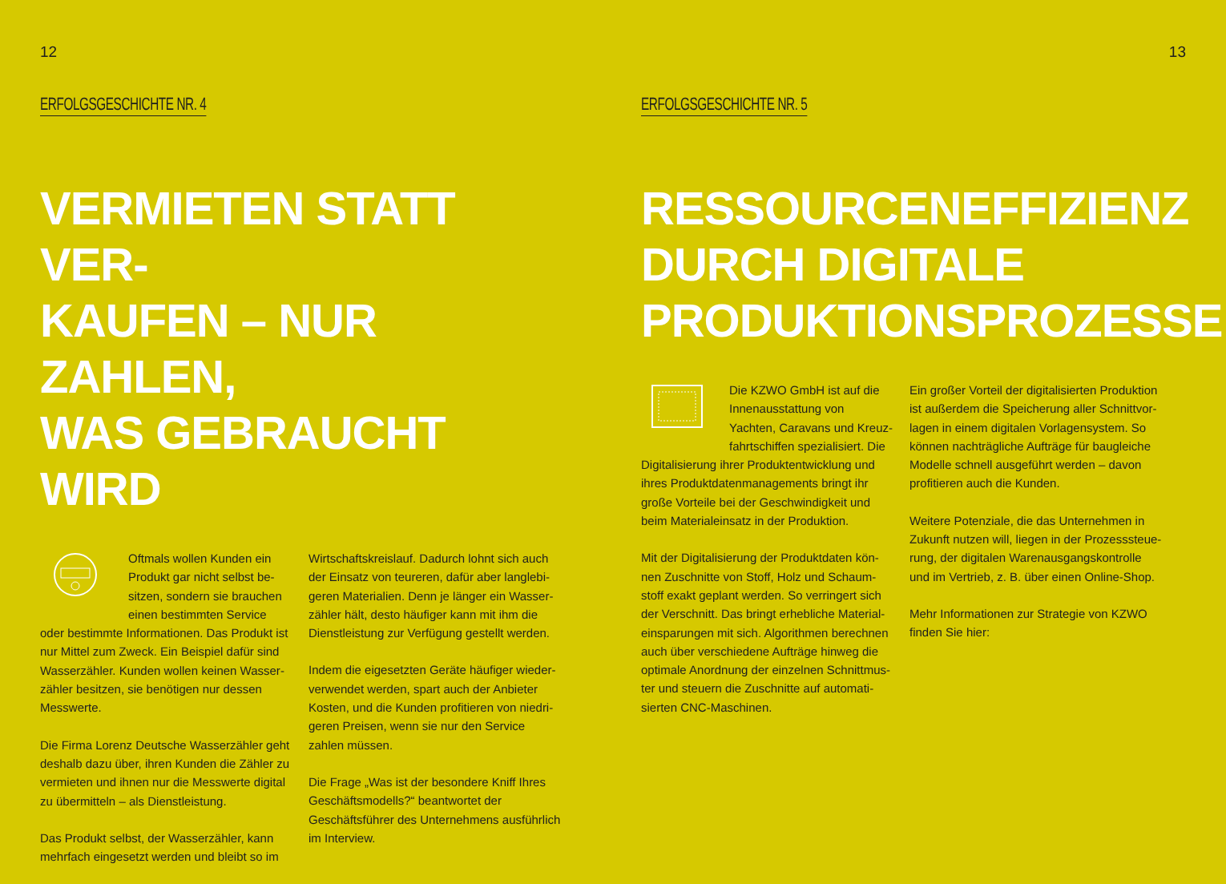12
ERFOLGSGESCHICHTE NR. 4
VERMIETEN STATT VER-
KAUFEN – NUR ZAHLEN,
WAS GEBRAUCHT WIRD
Oftmals wollen Kunden ein Produkt gar nicht selbst be­sitzen, sondern sie brauchen einen bestimmten Service oder bestimmte Informationen. Das Produkt ist nur Mittel zum Zweck. Ein Beispiel dafür sind Wasserzähler. Kunden wollen keinen Wasser­zähler besitzen, sie benötigen nur dessen Messwerte.
Die Firma Lorenz Deutsche Wasserzähler geht deshalb dazu über, ihren Kunden die Zähler zu vermieten und ihnen nur die Messwerte digital zu übermitteln – als Dienstleistung.
Das Produkt selbst, der Wasserzähler, kann mehrfach eingesetzt werden und bleibt so im
Wirtschaftskreislauf. Dadurch lohnt sich auch der Einsatz von teureren, dafür aber langlebi­geren Materialien. Denn je länger ein Wasser­zähler hält, desto häufiger kann mit ihm die Dienstleistung zur Verfügung gestellt werden.
Indem die eigesetzten Geräte häufiger wieder­verwendet werden, spart auch der Anbieter Kosten, und die Kunden profitieren von niedri­geren Preisen, wenn sie nur den Service zahlen müssen.
Die Frage „Was ist der besondere Kniff Ihres Geschäftsmodells?“ beantwortet der Geschäftsführer des Unternehmens ausführ­lich im Interview.
13
ERFOLGSGESCHICHTE NR. 5
RESSOURCENEFFIZIENZ
DURCH DIGITALE
PRODUKTIONSPROZESSE
Die KZWO GmbH ist auf die Innenausstattung von Yachten, Caravans und Kreuz­fahrtschiffen spezialisiert. Die Digitalisierung ihrer Produktentwicklung und ihres Produktdatenmanagements bringt ihr große Vorteile bei der Geschwindigkeit und beim Materialeinsatz in der Produktion.
Mit der Digitalisierung der Produktdaten kön­nen Zuschnitte von Stoff, Holz und Schaum­stoff exakt geplant werden. So verringert sich der Verschnitt. Das bringt erhebliche Material­einsparungen mit sich. Algorithmen berechnen auch über verschiedene Aufträge hinweg die optimale Anordnung der einzelnen Schnittmus­ter und steuern die Zuschnitte auf automati­sierten CNC-Maschinen.
Ein großer Vorteil der digitalisierten Produktion ist außerdem die Speicherung aller Schnittvor­lagen in einem digitalen Vorlagensystem. So können nachträgliche Aufträge für baugleiche Modelle schnell ausgeführt werden – davon profitieren auch die Kunden.
Weitere Potenziale, die das Unternehmen in Zukunft nutzen will, liegen in der Prozesssteue­rung, der digitalen Warenausgangskontrolle und im Vertrieb, z. B. über einen Online-Shop.
Mehr Informationen zur Strategie von KZWO finden Sie hier: